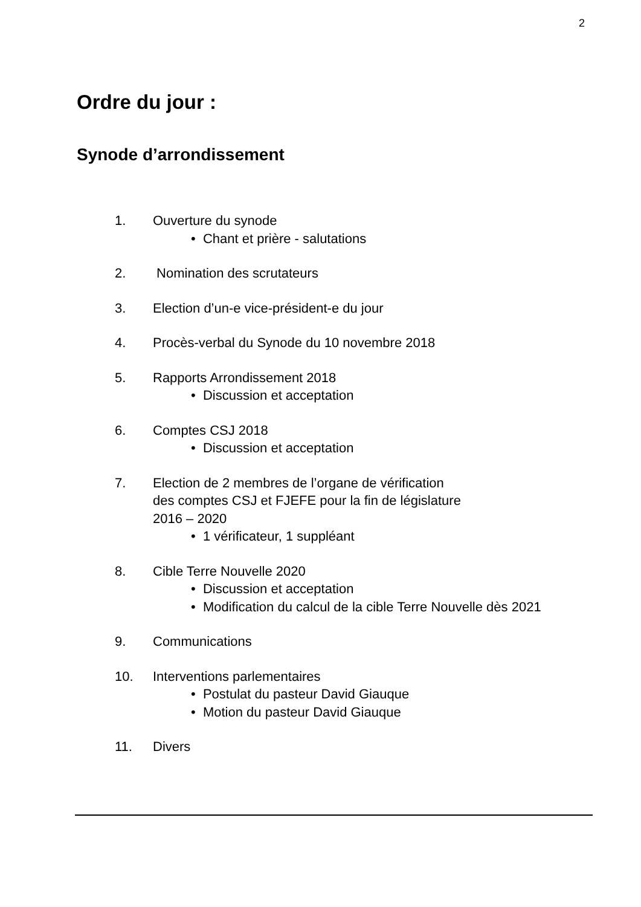2
Ordre du jour :
Synode d’arrondissement
1. Ouverture du synode
• Chant et prière - salutations
2. Nomination des scrutateurs
3. Election d’un-e vice-président-e du jour
4. Procès-verbal du Synode du 10 novembre 2018
5. Rapports Arrondissement 2018
• Discussion et acceptation
6. Comptes CSJ 2018
• Discussion et acceptation
7. Election de 2 membres de l’organe de vérification
des comptes CSJ et FJEFE pour la fin de législature
2016 – 2020
• 1 vérificateur, 1 suppléant
8. Cible Terre Nouvelle 2020
• Discussion et acceptation
• Modification du calcul de la cible Terre Nouvelle dès 2021
9. Communications
10. Interventions parlementaires
• Postulat du pasteur David Giauque
• Motion du pasteur David Giauque
11. Divers